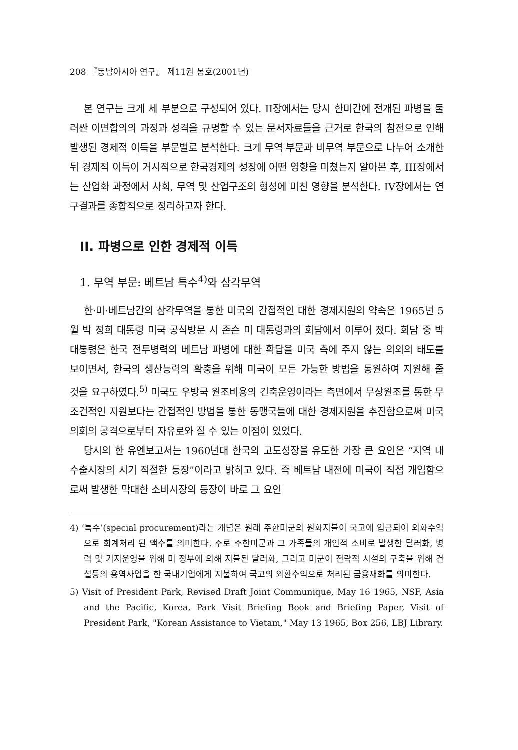208 『동남아시아 연구』 제11권 봄호(2001년)
본 연구는 크게 세 부분으로 구성되어 있다. II장에서는 당시 한미간에 전개된 파병을 둘러싼 이면합의의 과정과 성격을 규명할 수 있는 문서자료들을 근거로 한국의 참전으로 인해 발생된 경제적 이득을 부문별로 분석한다. 크게 무역 부문과 비무역 부문으로 나누어 소개한 뒤 경제적 이득이 거시적으로 한국경제의 성장에 어떤 영향을 미쳤는지 알아본 후, III장에서는 산업화 과정에서 사회, 무역 및 산업구조의 형성에 미친 영향을 분석한다. IV장에서는 연구결과를 종합적으로 정리하고자 한다.
II. 파병으로 인한 경제적 이득
1. 무역 부문: 베트남 특수<sup>4)</sup>와 삼각무역
한·미·베트남간의 삼각무역을 통한 미국의 간접적인 대한 경제지원의 약속은 1965년 5월 박 정희 대통령 미국 공식방문 시 존슨 미 대통령과의 회담에서 이루어 졌다. 회담 중 박대통령은 한국 전투병력의 베트남 파병에 대한 확답을 미국 측에 주지 않는 의외의 태도를 보이면서, 한국의 생산능력의 확충을 위해 미국이 모든 가능한 방법을 동원하여 지원해 줄 것을 요구하였다.<sup>5)</sup> 미국도 우방국 원조비용의 긴축운영이라는 측면에서 무상원조를 통한 무조건적인 지원보다는 간접적인 방법을 통한 동맹국들에 대한 경제지원을 추진함으로써 미국 의회의 공격으로부터 자유로와 질 수 있는 이점이 있었다.
당시의 한 유엔보고서는 1960년대 한국의 고도성장을 유도한 가장 큰 요인은 “지역 내 수출시장의 시기 적절한 등장”이라고 밝히고 있다. 즉 베트남 내전에 미국이 직접 개입함으로써 발생한 막대한 소비시장의 등장이 바로 그 요인
4) ‘특수’(special procurement)라는 개념은 원래 주한미군의 원화지불이 국고에 입금되어 외화수익으로 회계처리 된 액수를 의미한다. 주로 주한미군과 그 가족들의 개인적 소비로 발생한 달러화, 병력 및 기지운영을 위해 미 정부에 의해 지불된 달러화, 그리고 미군이 전략적 시설의 구축을 위해 건설등의 용역사업을 한 국내기업에게 지불하여 국고의 외환수익으로 처리된 금융재화를 의미한다.
5) Visit of President Park, Revised Draft Joint Communique, May 16 1965, NSF, Asia and the Pacific, Korea, Park Visit Briefing Book and Briefing Paper, Visit of President Park, "Korean Assistance to Vietam," May 13 1965, Box 256, LBJ Library.